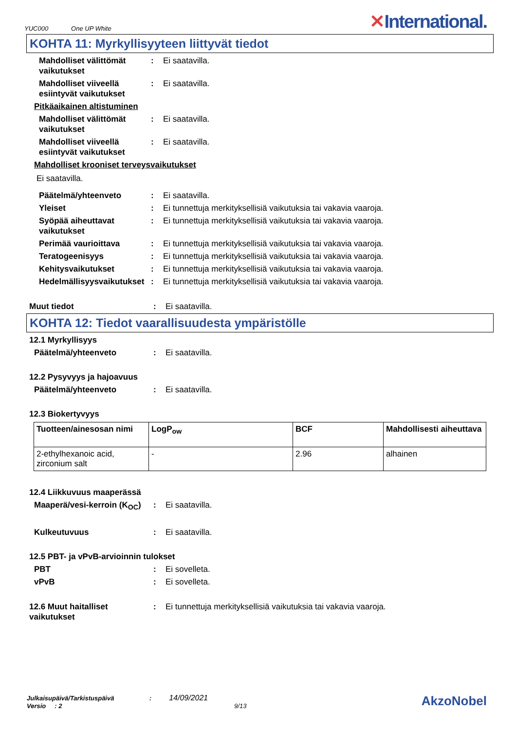YUC000 One UP White ✕International.
KOHTA 11: Myrkyllisyyteen liittyvät tiedot
Mahdolliset välittömät vaikutukset: Ei saatavilla.
Mahdolliset viiveellä esiintyvät vaikutukset: Ei saatavilla.
Pitkäaikainen altistuminen
Mahdolliset välittömät vaikutukset: Ei saatavilla.
Mahdolliset viiveellä esiintyvät vaikutukset: Ei saatavilla.
Mahdolliset krooniset terveysvaikutukset
Ei saatavilla.
Päätelmä/yhteenveto: Ei saatavilla.
Yleiset: Ei tunnettuja merkityksellisiä vaikutuksia tai vakavia vaaroja.
Syöpää aiheuttavat vaikutukset: Ei tunnettuja merkityksellisiä vaikutuksia tai vakavia vaaroja.
Perimää vaurioittava: Ei tunnettuja merkityksellisiä vaikutuksia tai vakavia vaaroja.
Teratogeenisyys: Ei tunnettuja merkityksellisiä vaikutuksia tai vakavia vaaroja.
Kehitysvaikutukset: Ei tunnettuja merkityksellisiä vaikutuksia tai vakavia vaaroja.
Hedelmällisyysvaikutukset: Ei tunnettuja merkityksellisiä vaikutuksia tai vakavia vaaroja.
Muut tiedot: Ei saatavilla.
KOHTA 12: Tiedot vaarallisuudesta ympäristölle
12.1 Myrkyllisyys
Päätelmä/yhteenveto: Ei saatavilla.
12.2 Pysyvyys ja hajoavuus
Päätelmä/yhteenveto: Ei saatavilla.
12.3 Biokertyvyys
| Tuotteen/ainesosan nimi | LogP<sub>ow</sub> | BCF | Mahdollisesti aiheuttava |
| --- | --- | --- | --- |
| 2-ethylhexanoic acid, zirconium salt | - | 2.96 | alhainen |
12.4 Liikkuvuus maaperässä
Maaperä/vesi-kerroin (K<sub>OC</sub>): Ei saatavilla.
Kulkeutuvuus: Ei saatavilla.
12.5 PBT- ja vPvB-arvioinnin tulokset
PBT: Ei sovelleta.
vPvB: Ei sovelleta.
12.6 Muut haitalliset vaikutukset: Ei tunnettuja merkityksellisiä vaikutuksia tai vakavia vaaroja.
Julkaisupäivä/Tarkistuspäivä : 14/09/2021
Versio : 2 9/13
AkzoNobel